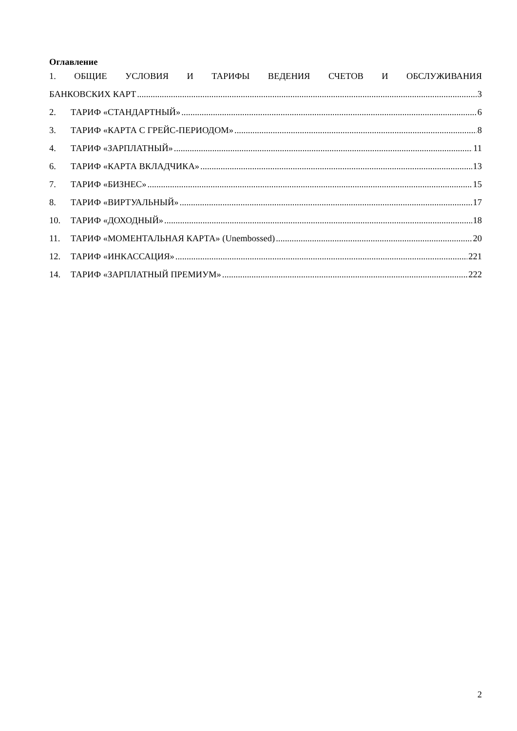Оглавление
1. ОБЩИЕ УСЛОВИЯ И ТАРИФЫ ВЕДЕНИЯ СЧЕТОВ И ОБСЛУЖИВАНИЯ
БАНКОВСКИХ КАРТ 3
2. ТАРИФ «СТАНДАРТНЫЙ» 6
3. ТАРИФ «КАРТА С ГРЕЙС-ПЕРИОДОМ» 8
4. ТАРИФ «ЗАРПЛАТНЫЙ» 11
6. ТАРИФ «КАРТА ВКЛАДЧИКА» 13
7. ТАРИФ «БИЗНЕС» 15
8. ТАРИФ «ВИРТУАЛЬНЫЙ» 17
10. ТАРИФ «ДОХОДНЫЙ» 18
11. ТАРИФ «МОМЕНТАЛЬНАЯ КАРТА» (Unembossed) 20
12. ТАРИФ «ИНКАССАЦИЯ» 221
14. ТАРИФ «ЗАРПЛАТНЫЙ ПРЕМИУМ» 222
2